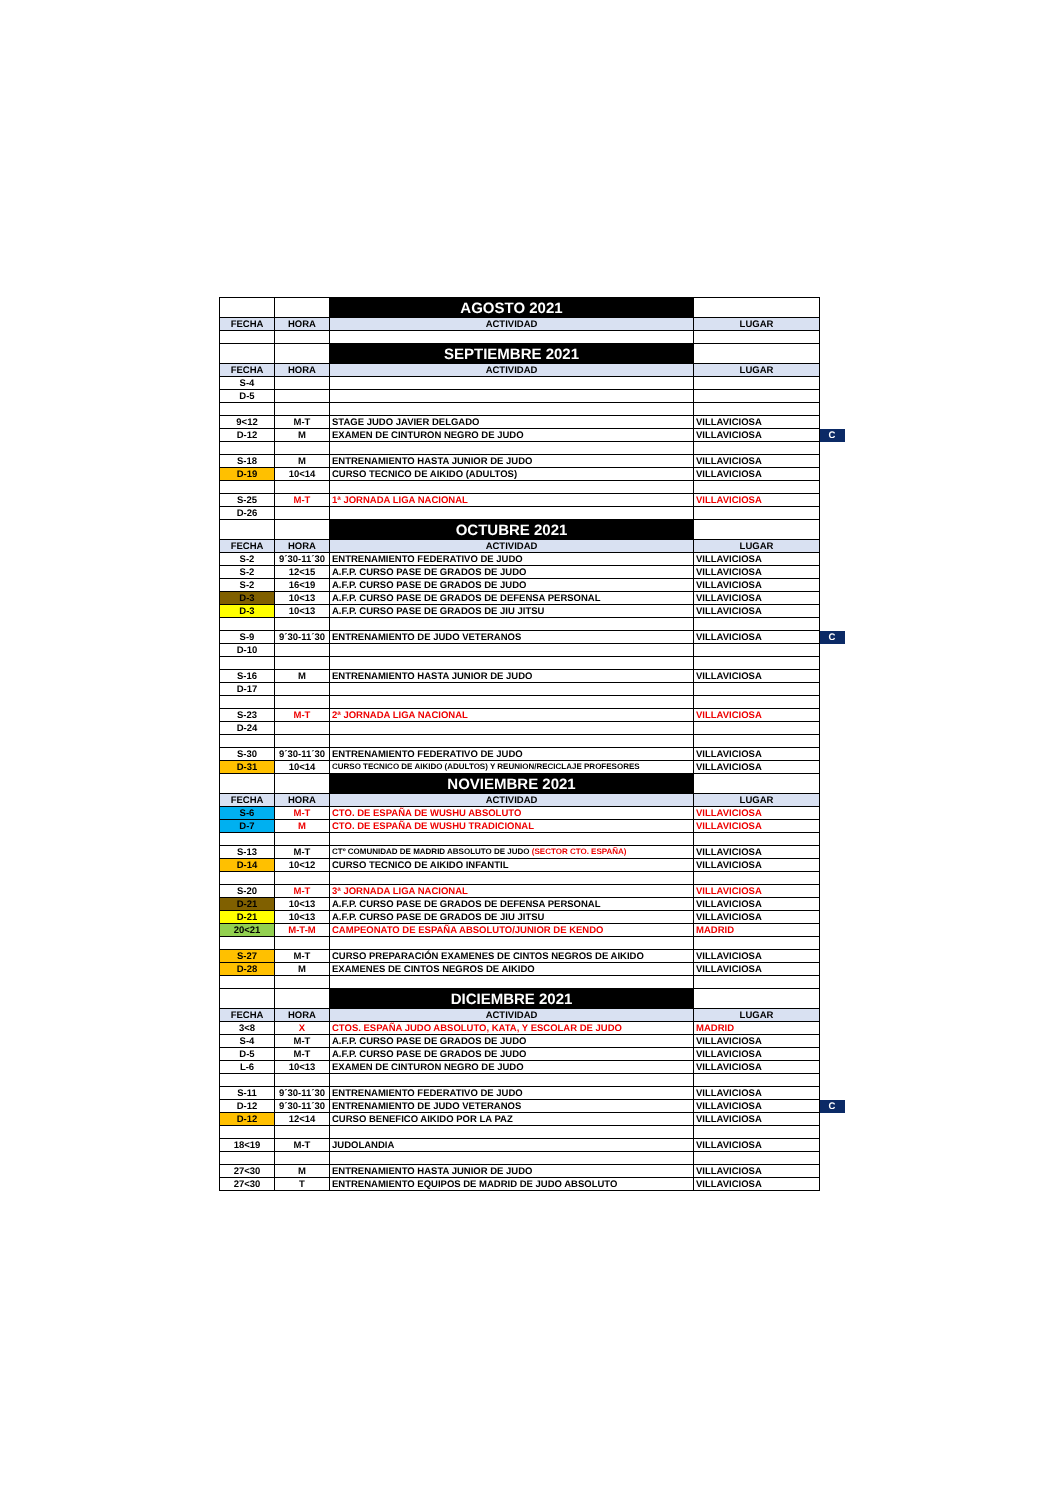| | | AGOSTO 2021 | | |
| FECHA | HORA | ACTIVIDAD | LUGAR | |
| | | SEPTIEMBRE 2021 | | |
| FECHA | HORA | ACTIVIDAD | LUGAR | |
| S-4 | | | | |
| D-5 | | | | |
| 9<12 | M-T | STAGE JUDO JAVIER DELGADO | VILLAVICIOSA | |
| D-12 | M | EXAMEN DE CINTURON NEGRO DE JUDO | VILLAVICIOSA | C |
| S-18 | M | ENTRENAMIENTO HASTA JUNIOR DE JUDO | VILLAVICIOSA | |
| D-19 | 10<14 | CURSO TECNICO DE AIKIDO (ADULTOS) | VILLAVICIOSA | |
| S-25 | M-T | 1ª JORNADA LIGA NACIONAL | VILLAVICIOSA | |
| D-26 | | | | |
| | | OCTUBRE 2021 | | |
| FECHA | HORA | ACTIVIDAD | LUGAR | |
| S-2 | 9´30-11´30 | ENTRENAMIENTO FEDERATIVO DE JUDO | VILLAVICIOSA | |
| S-2 | 12<15 | A.F.P. CURSO PASE DE GRADOS DE JUDO | VILLAVICIOSA | |
| S-2 | 16<19 | A.F.P. CURSO PASE DE GRADOS DE JUDO | VILLAVICIOSA | |
| D-3 | 10<13 | A.F.P. CURSO PASE DE GRADOS DE DEFENSA PERSONAL | VILLAVICIOSA | |
| D-3 | 10<13 | A.F.P. CURSO PASE DE GRADOS DE JIU JITSU | VILLAVICIOSA | |
| S-9 | 9´30-11´30 | ENTRENAMIENTO DE JUDO VETERANOS | VILLAVICIOSA | C |
| D-10 | | | | |
| S-16 | M | ENTRENAMIENTO HASTA JUNIOR DE JUDO | VILLAVICIOSA | |
| D-17 | | | | |
| S-23 | M-T | 2ª JORNADA LIGA NACIONAL | VILLAVICIOSA | |
| D-24 | | | | |
| S-30 | 9´30-11´30 | ENTRENAMIENTO FEDERATIVO DE JUDO | VILLAVICIOSA | |
| D-31 | 10<14 | CURSO TECNICO DE AIKIDO (ADULTOS) Y REUNION/RECICLAJE PROFESORES | VILLAVICIOSA | |
| | | NOVIEMBRE 2021 | | |
| FECHA | HORA | ACTIVIDAD | LUGAR | |
| S-6 | M-T | CTO. DE ESPAÑA DE WUSHU ABSOLUTO | VILLAVICIOSA | |
| D-7 | M | CTO. DE ESPAÑA DE WUSHU TRADICIONAL | VILLAVICIOSA | |
| S-13 | M-T | CTº COMUNIDAD DE MADRID ABSOLUTO DE JUDO (SECTOR CTO. ESPAÑA) | VILLAVICIOSA | |
| D-14 | 10<12 | CURSO TECNICO DE AIKIDO INFANTIL | VILLAVICIOSA | |
| S-20 | M-T | 3ª JORNADA LIGA NACIONAL | VILLAVICIOSA | |
| D-21 | 10<13 | A.F.P. CURSO PASE DE GRADOS DE DEFENSA PERSONAL | VILLAVICIOSA | |
| D-21 | 10<13 | A.F.P. CURSO PASE DE GRADOS DE JIU JITSU | VILLAVICIOSA | |
| 20<21 | M-T-M | CAMPEONATO DE ESPAÑA ABSOLUTO/JUNIOR DE KENDO | MADRID | |
| S-27 | M-T | CURSO PREPARACIÓN EXAMENES DE CINTOS NEGROS DE AIKIDO | VILLAVICIOSA | |
| D-28 | M | EXAMENES DE CINTOS NEGROS DE AIKIDO | VILLAVICIOSA | |
| | | DICIEMBRE 2021 | | |
| FECHA | HORA | ACTIVIDAD | LUGAR | |
| 3<8 | X | CTOS. ESPAÑA JUDO ABSOLUTO, KATA, Y ESCOLAR DE JUDO | MADRID | |
| S-4 | M-T | A.F.P. CURSO PASE DE GRADOS DE JUDO | VILLAVICIOSA | |
| D-5 | M-T | A.F.P. CURSO PASE DE GRADOS DE JUDO | VILLAVICIOSA | |
| L-6 | 10<13 | EXAMEN DE CINTURON NEGRO DE JUDO | VILLAVICIOSA | |
| S-11 | 9´30-11´30 | ENTRENAMIENTO FEDERATIVO DE JUDO | VILLAVICIOSA | |
| D-12 | 9´30-11´30 | ENTRENAMIENTO DE JUDO VETERANOS | VILLAVICIOSA | C |
| D-12 | 12<14 | CURSO BENEFICO AIKIDO POR LA PAZ | VILLAVICIOSA | |
| 18<19 | M-T | JUDOLANDIA | VILLAVICIOSA | |
| 27<30 | M | ENTRENAMIENTO HASTA JUNIOR DE JUDO | VILLAVICIOSA | |
| 27<30 | T | ENTRENAMIENTO EQUIPOS DE MADRID DE JUDO ABSOLUTO | VILLAVICIOSA | |